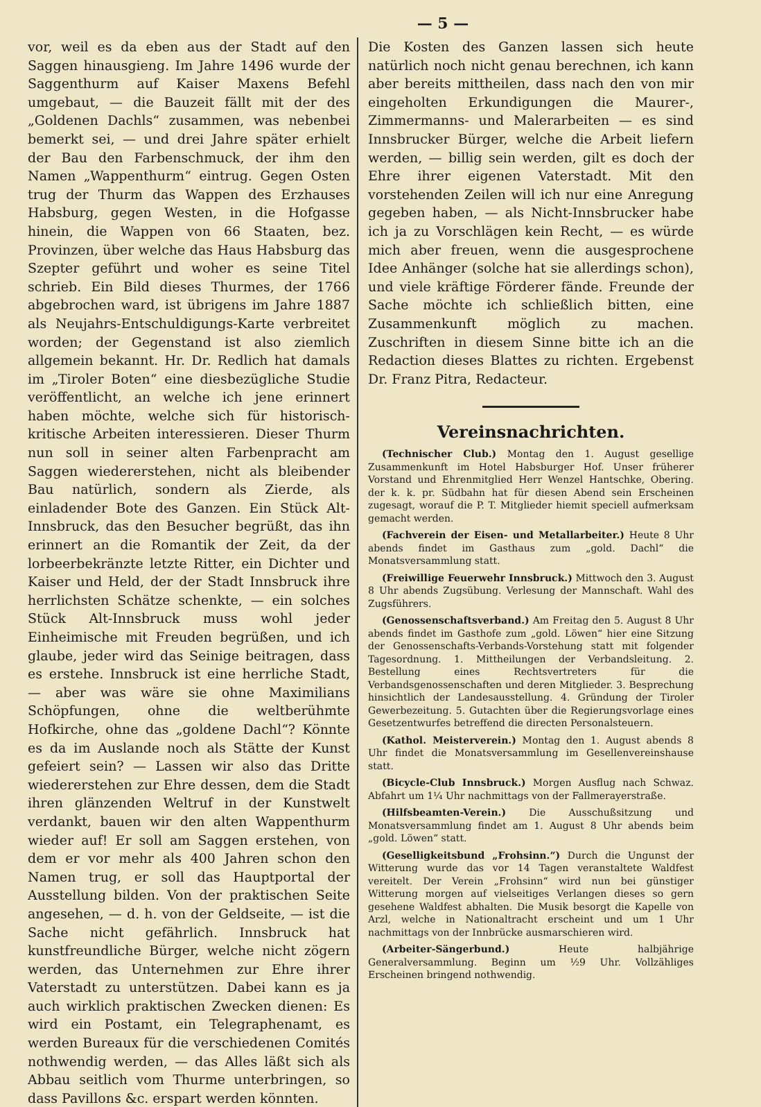— 5 —
vor, weil es da eben aus der Stadt auf den Saggen hinausgieng. Im Jahre 1496 wurde der Saggenthurm auf Kaiser Maxens Befehl umgebaut, — die Bauzeit fällt mit der des „Goldenen Dachls“ zusammen, was nebenbei bemerkt sei, — und drei Jahre später erhielt der Bau den Farbenschmuck, der ihm den Namen „Wappenthurm“ eintrug. Gegen Osten trug der Thurm das Wappen des Erzhauses Habsburg, gegen Westen, in die Hofgasse hinein, die Wappen von 66 Staaten, bez. Provinzen, über welche das Haus Habsburg das Szepter geführt und woher es seine Titel schrieb. Ein Bild dieses Thurmes, der 1766 abgebrochen ward, ist übrigens im Jahre 1887 als Neujahrs-Entschuldigungs-Karte verbreitet worden; der Gegenstand ist also ziemlich allgemein bekannt. Hr. Dr. Redlich hat damals im „Tiroler Boten“ eine diesbezügliche Studie veröffentlicht, an welche ich jene erinnert haben möchte, welche sich für historisch-kritische Arbeiten interessieren. Dieser Thurm nun soll in seiner alten Farbenpracht am Saggen wiedererstehen, nicht als bleibender Bau natürlich, sondern als Zierde, als einladender Bote des Ganzen. Ein Stück Alt-Innsbruck, das den Besucher begrüßt, das ihn erinnert an die Romantik der Zeit, da der lorbeerbekränzte letzte Ritter, ein Dichter und Kaiser und Held, der der Stadt Innsbruck ihre herrlichsten Schätze schenkte, — ein solches Stück Alt-Innsbruck muss wohl jeder Einheimische mit Freuden begrüßen, und ich glaube, jeder wird das Seinige beitragen, dass es erstehe. Innsbruck ist eine herrliche Stadt, — aber was wäre sie ohne Maximilians Schöpfungen, ohne die weltberühmte Hofkirche, ohne das „goldene Dachl“? Könnte es da im Auslande noch als Stätte der Kunst gefeiert sein? — Lassen wir also das Dritte wiedererstehen zur Ehre dessen, dem die Stadt ihren glänzenden Weltruf in der Kunstwelt verdankt, bauen wir den alten Wappenthurm wieder auf! Er soll am Saggen erstehen, von dem er vor mehr als 400 Jahren schon den Namen trug, er soll das Hauptportal der Ausstellung bilden. Von der praktischen Seite angesehen, — d. h. von der Geldseite, — ist die Sache nicht gefährlich. Innsbruck hat kunstfreundliche Bürger, welche nicht zögern werden, das Unternehmen zur Ehre ihrer Vaterstadt zu unterstützen. Dabei kann es ja auch wirklich praktischen Zwecken dienen: Es wird ein Postamt, ein Telegraphenamt, es werden Bureaux für die verschiedenen Comités nothwendig werden, — das Alles läßt sich als Abbau seitlich vom Thurme unterbringen, so dass Pavillons &c. erspart werden könnten.
Die Kosten des Ganzen lassen sich heute natürlich noch nicht genau berechnen, ich kann aber bereits mittheilen, dass nach den von mir eingeholten Erkundigungen die Maurer-, Zimmermanns- und Malerarbeiten — es sind Innsbrucker Bürger, welche die Arbeit liefern werden, — billig sein werden, gilt es doch der Ehre ihrer eigenen Vaterstadt. Mit den vorstehenden Zeilen will ich nur eine Anregung gegeben haben, — als Nicht-Innsbrucker habe ich ja zu Vorschlägen kein Recht, — es würde mich aber freuen, wenn die ausgesprochene Idee Anhänger (solche hat sie allerdings schon), und viele kräftige Förderer fände. Freunde der Sache möchte ich schließlich bitten, eine Zusammenkunft möglich zu machen. Zuschriften in diesem Sinne bitte ich an die Redaction dieses Blattes zu richten. Ergebenst Dr. Franz Pitra, Redacteur.
Vereinsnachrichten.
(Technischer Club.) Montag den 1. August gesellige Zusammenkunft im Hotel Habsburger Hof. Unser früherer Vorstand und Ehrenmitglied Herr Wenzel Hantschke, Obering. der k. k. pr. Südbahn hat für diesen Abend sein Erscheinen zugesagt, worauf die P. T. Mitglieder hiemit speciell aufmerksam gemacht werden.
(Fachverein der Eisen- und Metallarbeiter.) Heute 8 Uhr abends findet im Gasthaus zum „gold. Dachl“ die Monatsversammlung statt.
(Freiwillige Feuerwehr Innsbruck.) Mittwoch den 3. August 8 Uhr abends Zugsübung. Verlesung der Mannschaft. Wahl des Zugsführers.
(Genossenschaftsverband.) Am Freitag den 5. August 8 Uhr abends findet im Gasthofe zum „gold. Löwen“ hier eine Sitzung der Genossenschafts-Verbands-Vorstehung statt mit folgender Tagesordnung. 1. Mittheilungen der Verbandsleitung. 2. Bestellung eines Rechtsvertreters für die Verbandsgenossenschaften und deren Mitglieder. 3. Besprechung hinsichtlich der Landesausstellung. 4. Gründung der Tiroler Gewerbezeitung. 5. Gutachten über die Regierungsvorlage eines Gesetzentwurfes betreffend die directen Personalsteuern.
(Kathol. Meisterverein.) Montag den 1. August abends 8 Uhr findet die Monatsversammlung im Gesellenvereinshause statt.
(Bicycle-Club Innsbruck.) Morgen Ausflug nach Schwaz. Abfahrt um 1¼ Uhr nachmittags von der Fallmerayerstraße.
(Hilfsbeamten-Verein.) Die Ausschußsitzung und Monatsversammlung findet am 1. August 8 Uhr abends beim „gold. Löwen“ statt.
(Geselligkeitsbund „Frohsinn.“) Durch die Ungunst der Witterung wurde das vor 14 Tagen veranstaltete Waldfest vereitelt. Der Verein „Frohsinn“ wird nun bei günstiger Witterung morgen auf vielseitiges Verlangen dieses so gern gesehene Waldfest abhalten. Die Musik besorgt die Kapelle von Arzl, welche in Nationaltracht erscheint und um 1 Uhr nachmittags von der Innbrücke ausmarschieren wird.
(Arbeiter-Sängerbund.) Heute halbjährige Generalversammlung. Beginn um ½9 Uhr. Vollzähliges Erscheinen bringend nothwendig.